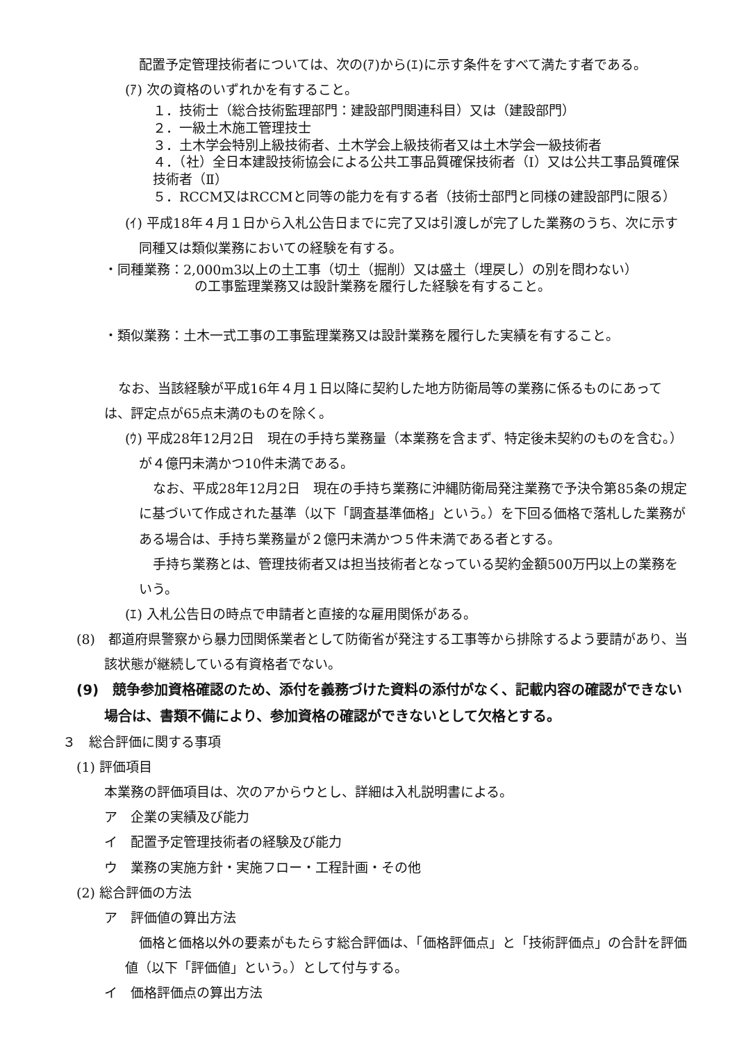配置予定管理技術者については、次の(ｱ)から(ｴ)に示す条件をすべて満たす者である。
(ｱ) 次の資格のいずれかを有すること。
１．技術士（総合技術監理部門：建設部門関連科目）又は（建設部門）
２．一級土木施工管理技士
３．土木学会特別上級技術者、土木学会上級技術者又は土木学会一級技術者
４．（社）全日本建設技術協会による公共工事品質確保技術者（Ⅰ）又は公共工事品質確保技術者（Ⅱ）
５．RCCM又はRCCMと同等の能力を有する者（技術士部門と同様の建設部門に限る）
(ｲ) 平成18年４月１日から入札公告日までに完了又は引渡しが完了した業務のうち、次に示す同種又は類似業務においての経験を有する。
・同種業務：2,000m3以上の土工事（切土（掘削）又は盛土（埋戻し）の別を問わない）
の工事監理業務又は設計業務を履行した経験を有すること。
・類似業務：土木一式工事の工事監理業務又は設計業務を履行した実績を有すること。
なお、当該経験が平成16年４月１日以降に契約した地方防衛局等の業務に係るものにあっては、評定点が65点未満のものを除く。
(ｳ) 平成28年12月2日　現在の手持ち業務量（本業務を含まず、特定後未契約のものを含む。）が４億円未満かつ10件未満である。
なお、平成28年12月2日　現在の手持ち業務に沖縄防衛局発注業務で予決令第85条の規定に基づいて作成された基準（以下「調査基準価格」という。）を下回る価格で落札した業務がある場合は、手持ち業務量が２億円未満かつ５件未満である者とする。
手持ち業務とは、管理技術者又は担当技術者となっている契約金額500万円以上の業務をいう。
(ｴ) 入札公告日の時点で申請者と直接的な雇用関係がある。
(8)　都道府県警察から暴力団関係業者として防衛省が発注する工事等から排除するよう要請があり、当該状態が継続している有資格者でない。
(9)　競争参加資格確認のため、添付を義務づけた資料の添付がなく、記載内容の確認ができない場合は、書類不備により、参加資格の確認ができないとして欠格とする。
３　総合評価に関する事項
(1) 評価項目
本業務の評価項目は、次のアからウとし、詳細は入札説明書による。
ア　企業の実績及び能力
イ　配置予定管理技術者の経験及び能力
ウ　業務の実施方針・実施フロー・工程計画・その他
(2) 総合評価の方法
ア　評価値の算出方法
価格と価格以外の要素がもたらす総合評価は、「価格評価点」と「技術評価点」の合計を評価値（以下「評価値」という。）として付与する。
イ　価格評価点の算出方法